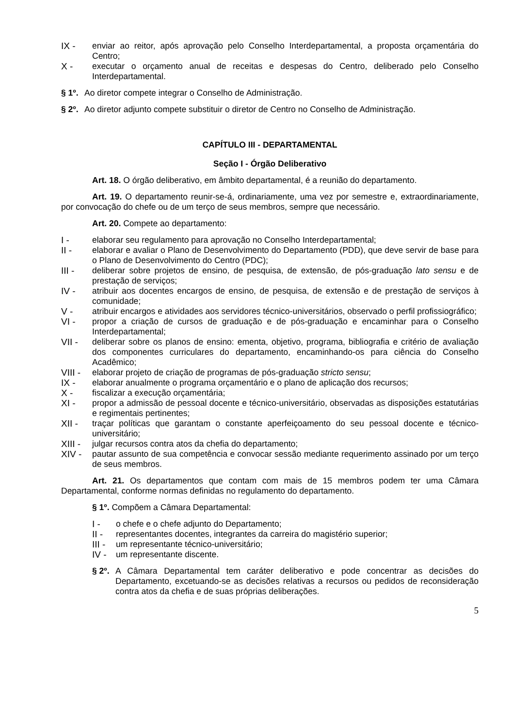IX - enviar ao reitor, após aprovação pelo Conselho Interdepartamental, a proposta orçamentária do Centro;
X - executar o orçamento anual de receitas e despesas do Centro, deliberado pelo Conselho Interdepartamental.
§ 1º. Ao diretor compete integrar o Conselho de Administração.
§ 2º. Ao diretor adjunto compete substituir o diretor de Centro no Conselho de Administração.
CAPÍTULO III - DEPARTAMENTAL
Seção I - Órgão Deliberativo
Art. 18. O órgão deliberativo, em âmbito departamental, é a reunião do departamento.
Art. 19. O departamento reunir-se-á, ordinariamente, uma vez por semestre e, extraordinariamente, por convocação do chefe ou de um terço de seus membros, sempre que necessário.
Art. 20. Compete ao departamento:
I - elaborar seu regulamento para aprovação no Conselho Interdepartamental;
II - elaborar e avaliar o Plano de Desenvolvimento do Departamento (PDD), que deve servir de base para o Plano de Desenvolvimento do Centro (PDC);
III - deliberar sobre projetos de ensino, de pesquisa, de extensão, de pós-graduação lato sensu e de prestação de serviços;
IV - atribuir aos docentes encargos de ensino, de pesquisa, de extensão e de prestação de serviços à comunidade;
V - atribuir encargos e atividades aos servidores técnico-universitários, observado o perfil profissiográfico;
VI - propor a criação de cursos de graduação e de pós-graduação e encaminhar para o Conselho Interdepartamental;
VII - deliberar sobre os planos de ensino: ementa, objetivo, programa, bibliografia e critério de avaliação dos componentes curriculares do departamento, encaminhando-os para ciência do Conselho Acadêmico;
VIII - elaborar projeto de criação de programas de pós-graduação stricto sensu;
IX - elaborar anualmente o programa orçamentário e o plano de aplicação dos recursos;
X - fiscalizar a execução orçamentária;
XI - propor a admissão de pessoal docente e técnico-universitário, observadas as disposições estatutárias e regimentais pertinentes;
XII - traçar políticas que garantam o constante aperfeiçoamento do seu pessoal docente e técnico-universitário;
XIII - julgar recursos contra atos da chefia do departamento;
XIV - pautar assunto de sua competência e convocar sessão mediante requerimento assinado por um terço de seus membros.
Art. 21. Os departamentos que contam com mais de 15 membros podem ter uma Câmara Departamental, conforme normas definidas no regulamento do departamento.
§ 1º. Compõem a Câmara Departamental:
I - o chefe e o chefe adjunto do Departamento;
II - representantes docentes, integrantes da carreira do magistério superior;
III - um representante técnico-universitário;
IV - um representante discente.
§ 2º. A Câmara Departamental tem caráter deliberativo e pode concentrar as decisões do Departamento, excetuando-se as decisões relativas a recursos ou pedidos de reconsideração contra atos da chefia e de suas próprias deliberações.
5